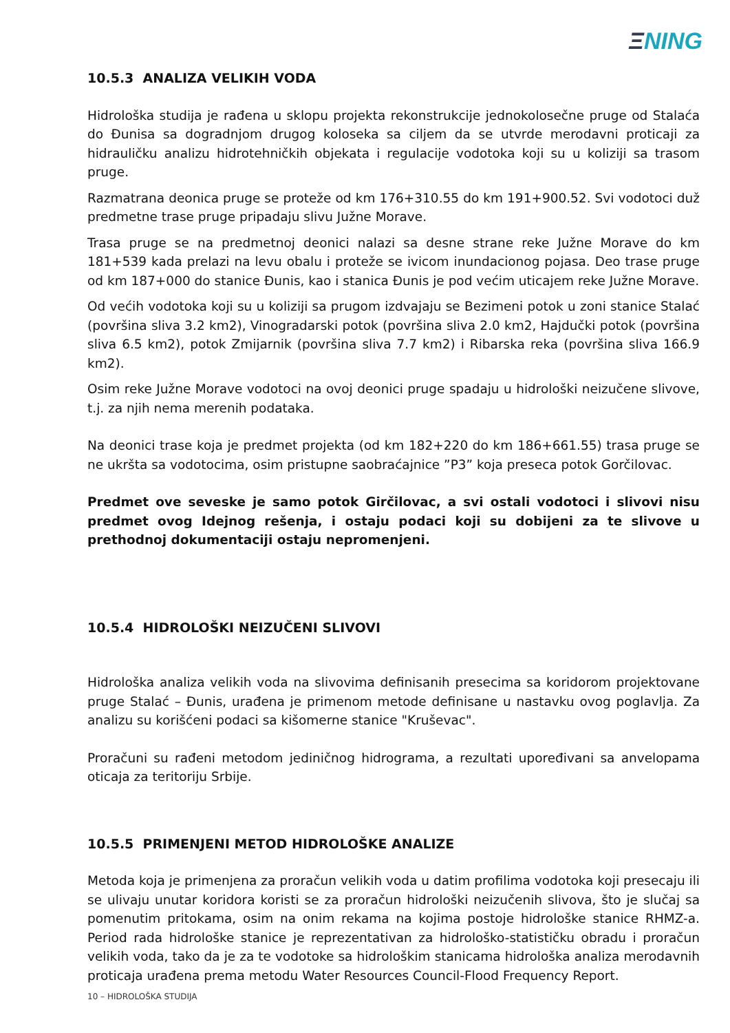ΞNING
10.5.3 ANALIZA VELIKIH VODA
Hidrološka studija je rađena u sklopu projekta rekonstrukcije jednokolosečne pruge od Stalaća do Đunisa sa dogradnjom drugog koloseka sa ciljem da se utvrde merodavni proticaji za hidrauličku analizu hidrotehničkih objekata i regulacije vodotoka koji su u koliziji sa trasom pruge.
Razmatrana deonica pruge se proteže od km 176+310.55 do km 191+900.52. Svi vodotoci duž predmetne trase pruge pripadaju slivu Južne Morave.
Trasa pruge se na predmetnoj deonici nalazi sa desne strane reke Južne Morave do km 181+539 kada prelazi na levu obalu i proteže se ivicom inundacionog pojasa. Deo trase pruge od km 187+000 do stanice Đunis, kao i stanica Đunis je pod većim uticajem reke Južne Morave.
Od većih vodotoka koji su u koliziji sa prugom izdvajaju se Bezimeni potok u zoni stanice Stalać (površina sliva 3.2 km2), Vinogradarski potok (površina sliva 2.0 km2, Hajdučki potok (površina sliva 6.5 km2), potok Zmijarnik (površina sliva 7.7 km2) i Ribarska reka (površina sliva 166.9 km2).
Osim reke Južne Morave vodotoci na ovoj deonici pruge spadaju u hidrološki neizučene slivove, t.j. za njih nema merenih podataka.
Na deonici trase koja je predmet projekta (od km 182+220 do km 186+661.55) trasa pruge se ne ukršta sa vodotocima, osim pristupne saobraćajnice ”P3” koja preseca potok Gorčilovac.
Predmet ove seveske je samo potok Girčilovac, a svi ostali vodotoci i slivovi nisu predmet ovog Idejnog rešenja, i ostaju podaci koji su dobijeni za te slivove u prethodnoj dokumentaciji ostaju nepromenjeni.
10.5.4 HIDROLOŠKI NEIZUČENI SLIVOVI
Hidrološka analiza velikih voda na slivovima definisanih presecima sa koridorom projektovane pruge Stalać – Đunis, urađena je primenom metode definisane u nastavku ovog poglavlja. Za analizu su korišćeni podaci sa kišomerne stanice "Kruševac".
Proračuni su rađeni metodom jediničnog hidrograma, a rezultati upoređivani sa anvelopama oticaja za teritoriju Srbije.
10.5.5 PRIMENJENI METOD HIDROLOŠKE ANALIZE
Metoda koja je primenjena za proračun velikih voda u datim profilima vodotoka koji presecaju ili se ulivaju unutar koridora koristi se za proračun hidrološki neizučenih slivova, što je slučaj sa pomenutim pritokama, osim na onim rekama na kojima postoje hidrološke stanice RHMZ-a. Period rada hidrološke stanice je reprezentativan za hidrološko-statističku obradu i proračun velikih voda, tako da je za te vodotoke sa hidrološkim stanicama hidrološka analiza merodavnih proticaja urađena prema metodu Water Resources Council-Flood Frequency Report.
10 – HIDROLOŠKA STUDIJA